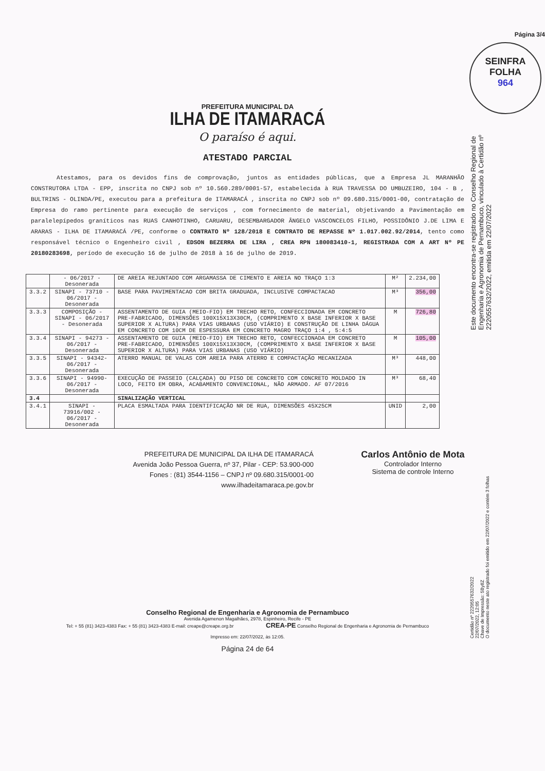PREFEITURA MUNICIPAL DA
ILHA DE ITAMARACÁ
O paraíso é aqui.
ATESTADO PARCIAL
Atestamos, para os devidos fins de comprovação, juntos as entidades públicas, que a Empresa JL MARANHÃO CONSTRUTORA LTDA - EPP, inscrita no CNPJ sob nº 10.560.289/0001-57, estabelecida à RUA TRAVESSA DO UMBUZEIRO, 104 - B , BULTRINS - OLINDA/PE, executou para a prefeitura de ITAMARACÁ , inscrita no CNPJ sob nº 09.680.315/0001-00, contratação de Empresa do ramo pertinente para execução de serviços , com fornecimento de material, objetivando a Pavimentação em paralelepípedos graníticos nas RUAS CANHOTINHO, CARUARU, DESEMBARGADOR ÂNGELO VASCONCELOS FILHO, POSSIDÔNIO J.DE LIMA E ARARAS - ILHA DE ITAMARACÁ /PE, conforme o CONTRATO Nº 128/2018 E CONTRATO DE REPASSE Nº 1.017.002.92/2014, tento como responsável técnico o Engenheiro civil , EDSON BEZERRA DE LIRA , CREA RPN 180083410-1, REGISTRADA COM A ART Nº PE 20180283698, período de execução 16 de julho de 2018 à 16 de julho de 2019.
| | - 06/2017 - Desonerada | DE AREIA REJUNTADO COM ARGAMASSA DE CIMENTO E AREIA NO TRAÇO 1:3 | M² | 2.234,00 |
| 3.3.2 | SINAPI - 73710 - 06/2017 - Desonerada | BASE PARA PAVIMENTACAO COM BRITA GRADUADA, INCLUSIVE COMPACTACAO | M³ | 356,00 |
| 3.3.3 | COMPOSIÇÃO - SINAPI - 06/2017 - Desonerada | ASSENTAMENTO DE GUIA (MEIO-FIO) EM TRECHO RETO, CONFECCIONADA EM CONCRETO PRE-FABRICADO, DIMENSÕES 100X15X13X30CM, (COMPRIMENTO X BASE INFERIOR X BASE SUPERIOR X ALTURA) PARA VIAS URBANAS (USO VIÁRIO) E CONSTRUÇÃO DE LINHA DÁGUA EM CONCRETO COM 10CM DE ESPESSURA EM CONCRETO MAGRO TRAÇO 1:4 , 5:4:5 | M | 726,80 |
| 3.3.4 | SINAPI - 94273 - 06/2017 - Desonerada | ASSENTAMENTO DE GUIA (MEIO-FIO) EM TRECHO RETO, CONFECCIONADA EM CONCRETO PRE-FABRICADO, DIMENSÕES 100X15X13X30CM, (COMPRIMENTO X BASE INFERIOR X BASE SUPERIOR X ALTURA) PARA VIAS URBANAS (USO VIÁRIO) | M | 105,00 |
| 3.3.5 | SINAPI - 94342- 06/2017 - Desonerada | ATERRO MANUAL DE VALAS COM AREIA PARA ATERRO E COMPACTAÇÃO MECANIZADA | M³ | 448,00 |
| 3.3.6 | SINAPI - 94990- 06/2017 - Desonerada | EXECUÇÃO DE PASSEIO (CALÇADA) OU PISO DE CONCRETO COM CONCRETO MOLDADO IN LOCO, FEITO EM OBRA, ACABAMENTO CONVENCIONAL, NÃO ARMADO. AF 07/2016 | M³ | 68,40 |
| 3.4 | | SINALIZAÇÃO VERTICAL | | |
| 3.4.1 | SINAPI - 73916/002 - 06/2017 - Desonerada | PLACA ESMALTADA PARA IDENTIFICAÇÃO NR DE RUA, DIMENSÕES 45X25CM | UNID | 2,00 |
PREFEITURA DE MUNICIPAL DA ILHA DE ITAMARACÁ
Avenida João Pessoa Guerra, nº 37, Pilar - CEP: 53.900-000
Fones : (81) 3544-1156 – CNPJ nº 09.680.315/0001-00
www.ilhadeitamaraca.pe.gov.br
Carlos Antônio de Mota
Controlador Interno
Sistema de controle Interno
Conselho Regional de Engenharia e Agronomia de Pernambuco
Avenida Agamenon Magalhães, 2978, Espinheiro, Recife - PE
Tel: + 55 (81) 3423-4383 Fax: + 55 (81) 3423-4383 E-mail: creape@creape.org.br CREA-PE Conselho Regional de Engenharia e Agronomia de Pernambuco
Impresso em: 22/07/2022, às 12:05.
Página 24 de 64
Página 3/4
SEINFRA
FOLHA
964
Este documento encontra-se registrado no Conselho Regional de Engenharia e Agronomia de Pernambuco, vinculado à Certidão nº 2220557632/2022, emitida em 22/07/2022
Certidão nº 2220557632/2022
22/07/2022, 12:05
Chave de Impressão: 5By8Z
O documento neste ato registrado foi emitido em 22/07/2022 e contém 3 folhas